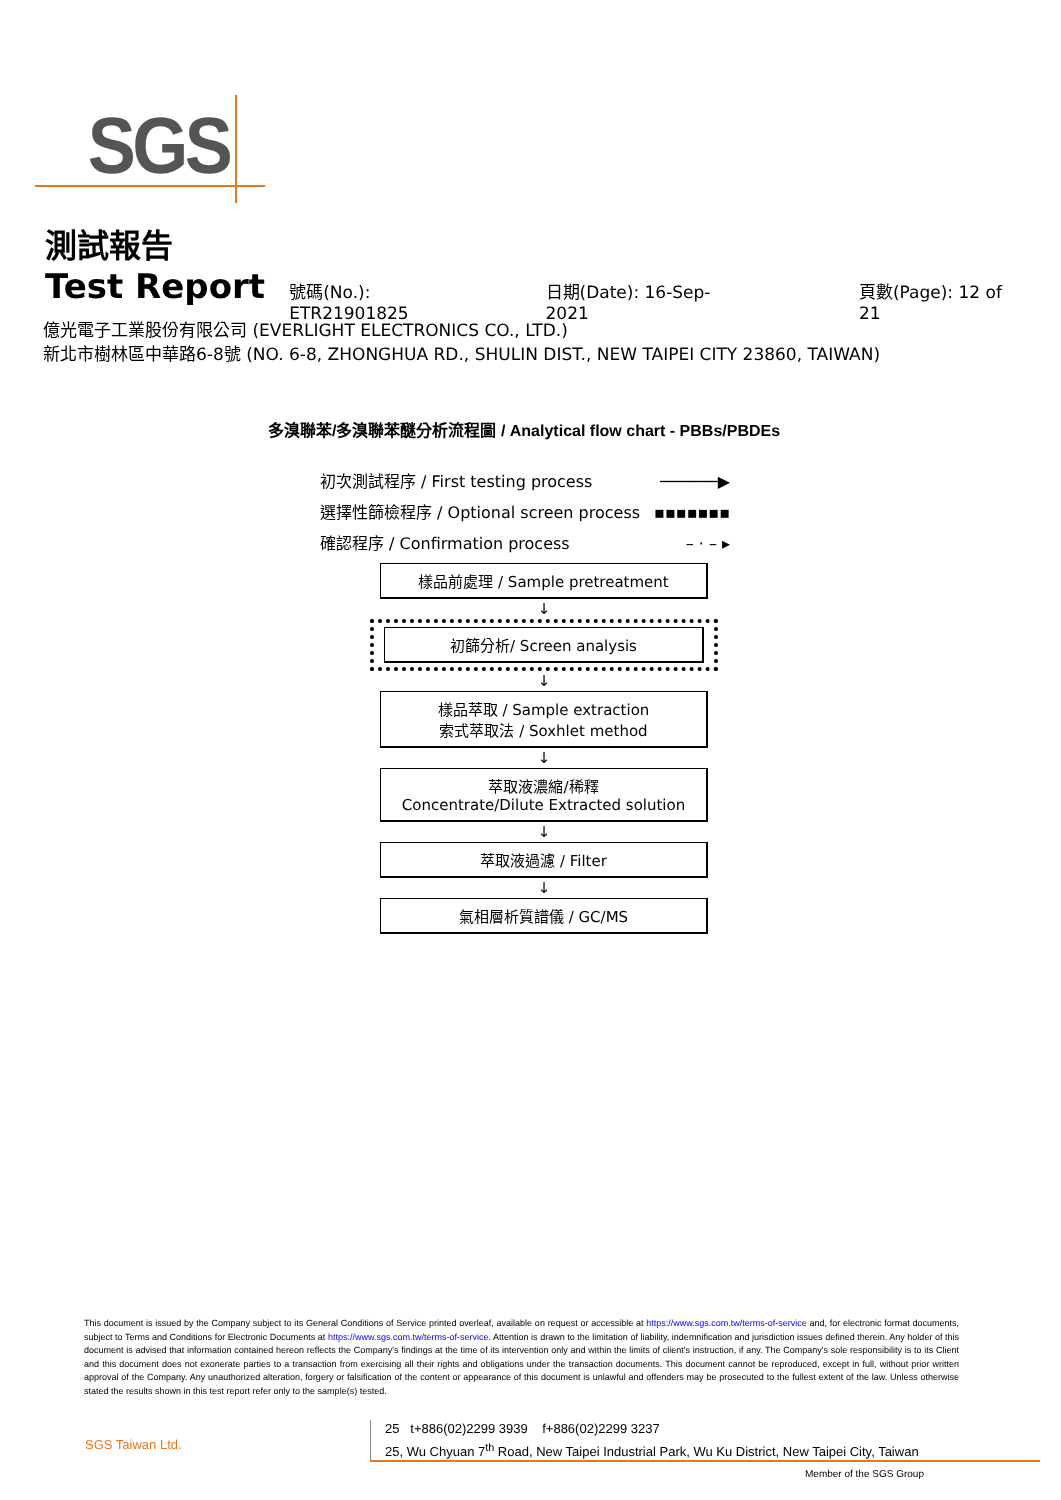SGS
測試報告
Test Report
號碼(No.): ETR21901825 日期(Date): 16-Sep-2021 頁數(Page): 12 of 21
億光電子工業股份有限公司 (EVERLIGHT ELECTRONICS CO., LTD.)
新北市樹林區中華路6-8號 (NO. 6-8, ZHONGHUA RD., SHULIN DIST., NEW TAIPEI CITY 23860, TAIWAN)
多溴聯苯/多溴聯苯醚分析流程圖 / Analytical flow chart - PBBs/PBDEs
初次測試程序 / First testing process ──────▶
選擇性篩檢程序 / Optional screen process ▪▪▪▪▪▪▪
確認程序 / Confirmation process – · – ▸
樣品前處理 / Sample pretreatment
↓
初篩分析/ Screen analysis
↓
樣品萃取 / Sample extraction
索式萃取法 / Soxhlet method
↓
萃取液濃縮/稀釋
Concentrate/Dilute Extracted solution
↓
萃取液過濾 / Filter
↓
氣相層析質譜儀 / GC/MS
This document is issued by the Company subject to its General Conditions of Service printed overleaf, available on request or accessible at https://www.sgs.com.tw/terms-of-service and, for electronic format documents, subject to Terms and Conditions for Electronic Documents at https://www.sgs.com.tw/terms-of-service. Attention is drawn to the limitation of liability, indemnification and jurisdiction issues defined therein. Any holder of this document is advised that information contained hereon reflects the Company's findings at the time of its intervention only and within the limits of client's instruction, if any. The Company's sole responsibility is to its Client and this document does not exonerate parties to a transaction from exercising all their rights and obligations under the transaction documents. This document cannot be reproduced, except in full, without prior written approval of the Company. Any unauthorized alteration, forgery or falsification of the content or appearance of this document is unlawful and offenders may be prosecuted to the fullest extent of the law. Unless otherwise stated the results shown in this test report refer only to the sample(s) tested.
SGS Taiwan Ltd.
25 t+886(02)2299 3939 f+886(02)2299 3237
25, Wu Chyuan 7<sup>th</sup> Road, New Taipei Industrial Park, Wu Ku District, New Taipei City, Taiwan
Member of the SGS Group